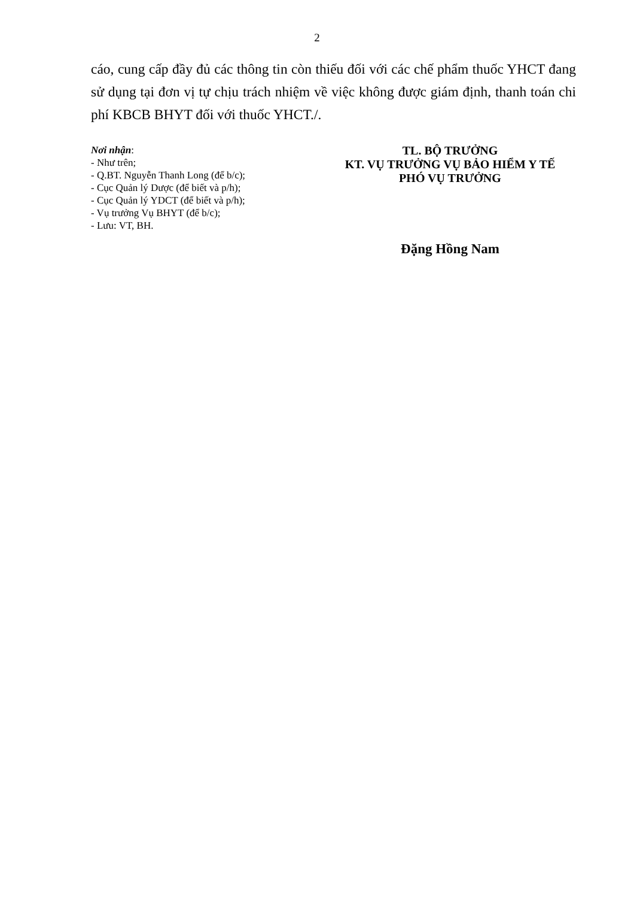2
cáo, cung cấp đầy đủ các thông tin còn thiếu đối với các chế phẩm thuốc YHCT đang sử dụng tại đơn vị tự chịu trách nhiệm về việc không được giám định, thanh toán chi phí KBCB BHYT đối với thuốc YHCT./.
Nơi nhận:
- Như trên;
- Q.BT. Nguyễn Thanh Long (để b/c);
- Cục Quản lý Dược (để biết và p/h);
- Cục Quản lý YDCT (để biết và p/h);
- Vụ trưởng Vụ BHYT (để b/c);
- Lưu: VT, BH.
TL. BỘ TRƯỞNG
KT. VỤ TRƯỞNG VỤ BẢO HIỂM Y TẾ
PHÓ VỤ TRƯỞNG
Đặng Hồng Nam